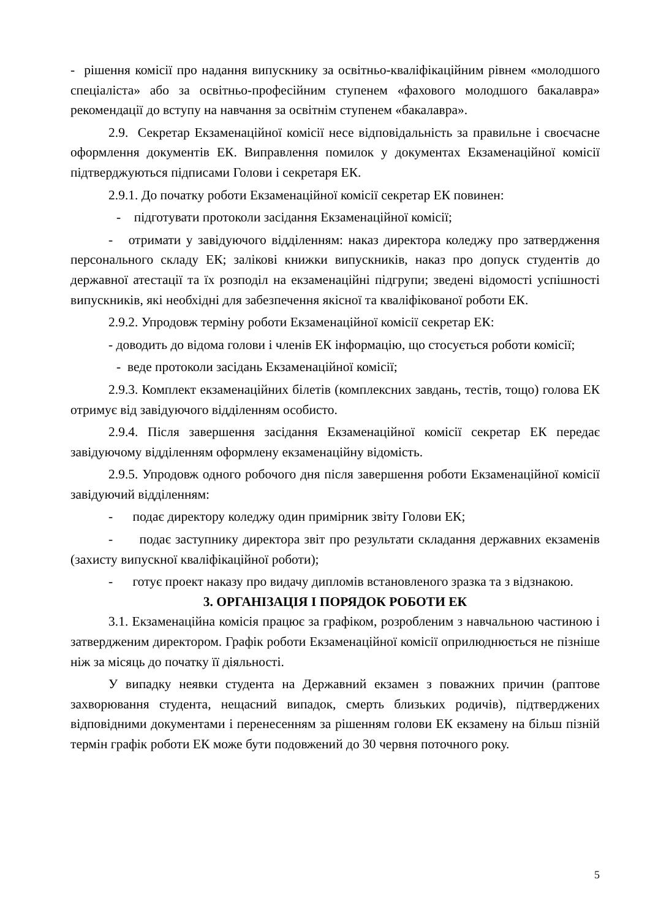- рішення комісії про надання випускнику за освітньо-кваліфікаційним рівнем «молодшого спеціаліста» або за освітньо-професійним ступенем «фахового молодшого бакалавра» рекомендації до вступу на навчання за освітнім ступенем «бакалавра».
2.9. Секретар Екзаменаційної комісії несе відповідальність за правильне і своєчасне оформлення документів ЕК. Виправлення помилок у документах Екзаменаційної комісії підтверджуються підписами Голови і секретаря ЕК.
2.9.1. До початку роботи Екзаменаційної комісії секретар ЕК повинен:
- підготувати протоколи засідання Екзаменаційної комісії;
- отримати у завідуючого відділенням: наказ директора коледжу про затвердження персонального складу ЕК; залікові книжки випускників, наказ про допуск студентів до державної атестації та їх розподіл на екзаменаційні підгрупи; зведені відомості успішності випускників, які необхідні для забезпечення якісної та кваліфікованої роботи ЕК.
2.9.2. Упродовж терміну роботи Екзаменаційної комісії секретар ЕК:
- доводить до відома голови і членів ЕК інформацію, що стосується роботи комісії;
- веде протоколи засідань Екзаменаційної комісії;
2.9.3. Комплект екзаменаційних білетів (комплексних завдань, тестів, тощо) голова ЕК отримує від завідуючого відділенням особисто.
2.9.4. Після завершення засідання Екзаменаційної комісії секретар ЕК передає завідуючому відділенням оформлену екзаменаційну відомість.
2.9.5. Упродовж одного робочого дня після завершення роботи Екзаменаційної комісії завідуючий відділенням:
- подає директору коледжу один примірник звіту Голови ЕК;
- подає заступнику директора звіт про результати складання державних екзаменів (захисту випускної кваліфікаційної роботи);
- готує проект наказу про видачу дипломів встановленого зразка та з відзнакою.
3. ОРГАНІЗАЦІЯ І ПОРЯДОК РОБОТИ ЕК
3.1. Екзаменаційна комісія працює за графіком, розробленим з навчальною частиною і затвердженим директором. Графік роботи Екзаменаційної комісії оприлюднюється не пізніше ніж за місяць до початку її діяльності.
У випадку неявки студента на Державний екзамен з поважних причин (раптове захворювання студента, нещасний випадок, смерть близьких родичів), підтверджених відповідними документами і перенесенням за рішенням голови ЕК екзамену на більш пізній термін графік роботи ЕК може бути подовжений до 30 червня поточного року.
5